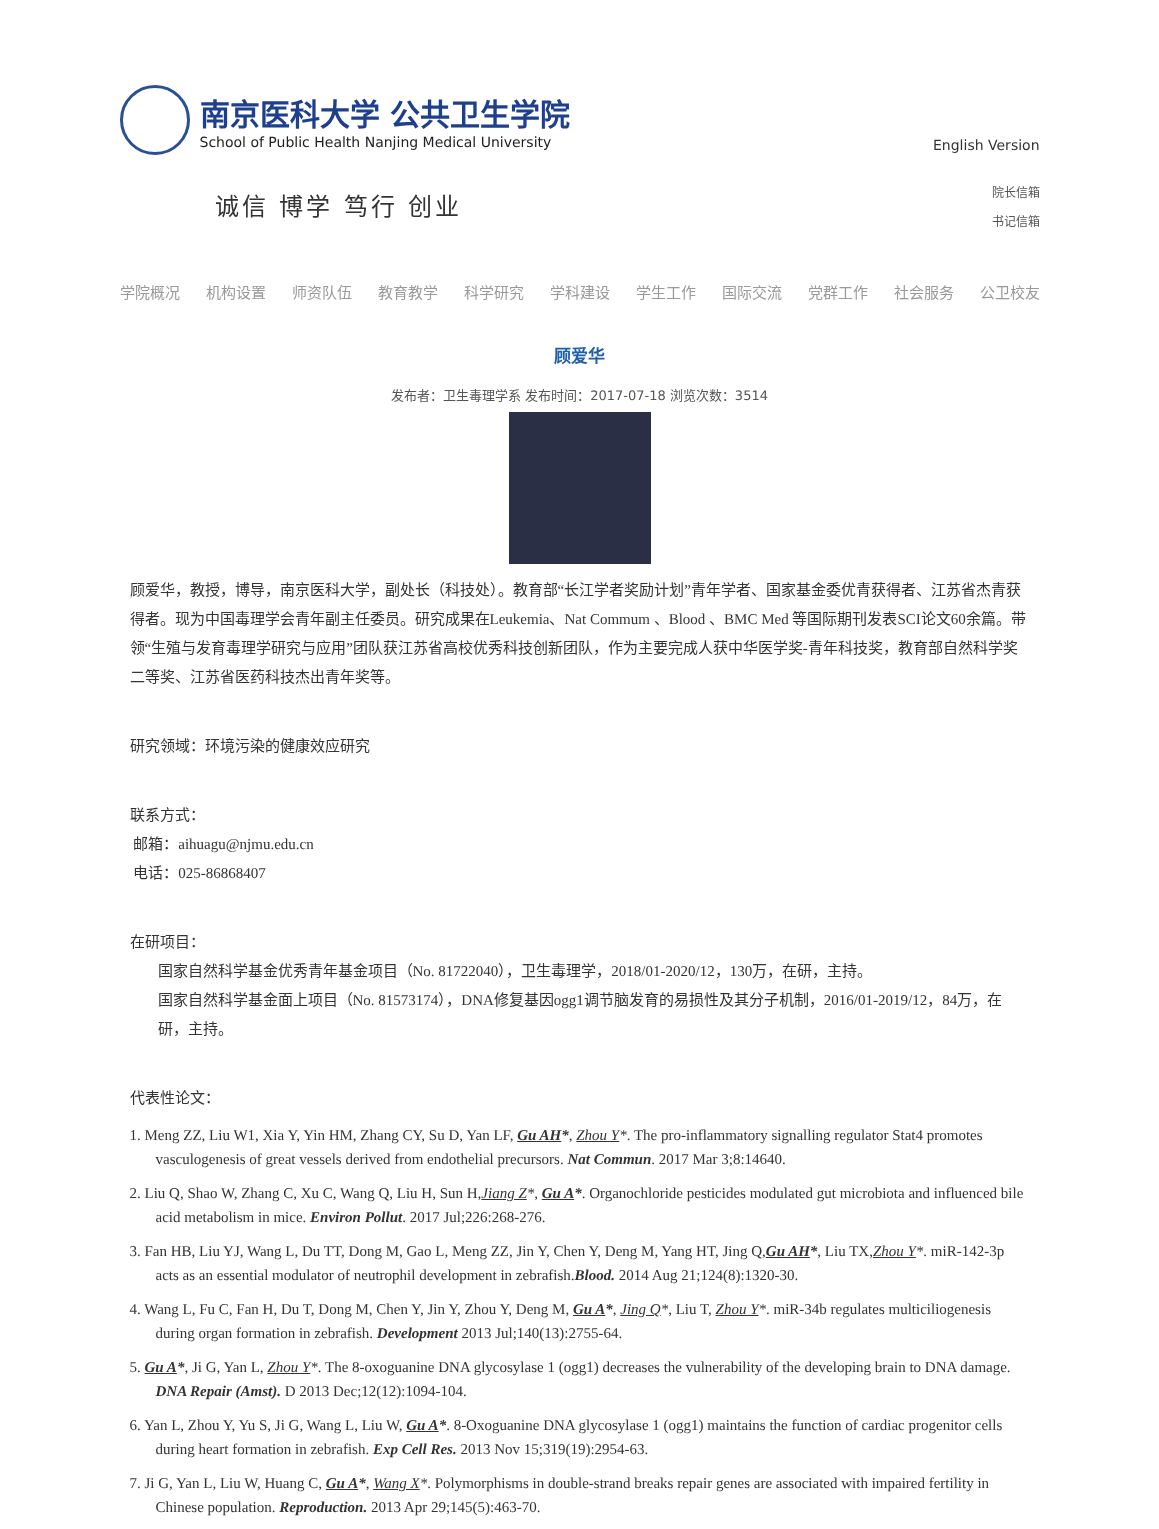南京医科大学 公共卫生学院
School of Public Health Nanjing Medical University
诚信 博学 笃行 创业
English Version
院长信箱
书记信箱
学院概况 机构设置 师资队伍 教育教学 科学研究 学科建设 学生工作 国际交流 党群工作 社会服务 公卫校友
顾爱华
发布者：卫生毒理学系 发布时间：2017-07-18 浏览次数：3514
顾爱华，教授，博导，南京医科大学，副处长（科技处）。教育部“长江学者奖励计划”青年学者、国家基金委优青获得者、江苏省杰青获得者。现为中国毒理学会青年副主任委员。研究成果在Leukemia、Nat Commum 、Blood 、BMC Med 等国际期刊发表SCI论文60余篇。带领“生殖与发育毒理学研究与应用”团队获江苏省高校优秀科技创新团队，作为主要完成人获中华医学奖-青年科技奖，教育部自然科学奖二等奖、江苏省医药科技杰出青年奖等。
研究领域：环境污染的健康效应研究
联系方式：
邮箱：aihuagu@njmu.edu.cn
电话：025-86868407
在研项目：
国家自然科学基金优秀青年基金项目（No. 81722040），卫生毒理学，2018/01-2020/12，130万，在研，主持。
国家自然科学基金面上项目（No. 81573174），DNA修复基因ogg1调节脑发育的易损性及其分子机制，2016/01-2019/12，84万，在研，主持。
代表性论文：
1. Meng ZZ, Liu W1, Xia Y, Yin HM, Zhang CY, Su D, Yan LF, Gu AH*, Zhou Y*. The pro-inflammatory signalling regulator Stat4 promotes vasculogenesis of great vessels derived from endothelial precursors. Nat Commun. 2017 Mar 3;8:14640.
2. Liu Q, Shao W, Zhang C, Xu C, Wang Q, Liu H, Sun H,Jiang Z*, Gu A*. Organochloride pesticides modulated gut microbiota and influenced bile acid metabolism in mice. Environ Pollut. 2017 Jul;226:268-276.
3. Fan HB, Liu YJ, Wang L, Du TT, Dong M, Gao L, Meng ZZ, Jin Y, Chen Y, Deng M, Yang HT, Jing Q,Gu AH*, Liu TX,Zhou Y*. miR-142-3p acts as an essential modulator of neutrophil development in zebrafish.Blood. 2014 Aug 21;124(8):1320-30.
4. Wang L, Fu C, Fan H, Du T, Dong M, Chen Y, Jin Y, Zhou Y, Deng M, Gu A*, Jing Q*, Liu T, Zhou Y*. miR-34b regulates multiciliogenesis during organ formation in zebrafish. Development 2013 Jul;140(13):2755-64.
5. Gu A*, Ji G, Yan L, Zhou Y*. The 8-oxoguanine DNA glycosylase 1 (ogg1) decreases the vulnerability of the developing brain to DNA damage. DNA Repair (Amst). D 2013 Dec;12(12):1094-104.
6. Yan L, Zhou Y, Yu S, Ji G, Wang L, Liu W, Gu A*. 8-Oxoguanine DNA glycosylase 1 (ogg1) maintains the function of cardiac progenitor cells during heart formation in zebrafish. Exp Cell Res. 2013 Nov 15;319(19):2954-63.
7. Ji G, Yan L, Liu W, Huang C, Gu A*, Wang X*. Polymorphisms in double-strand breaks repair genes are associated with impaired fertility in Chinese population. Reproduction. 2013 Apr 29;145(5):463-70.